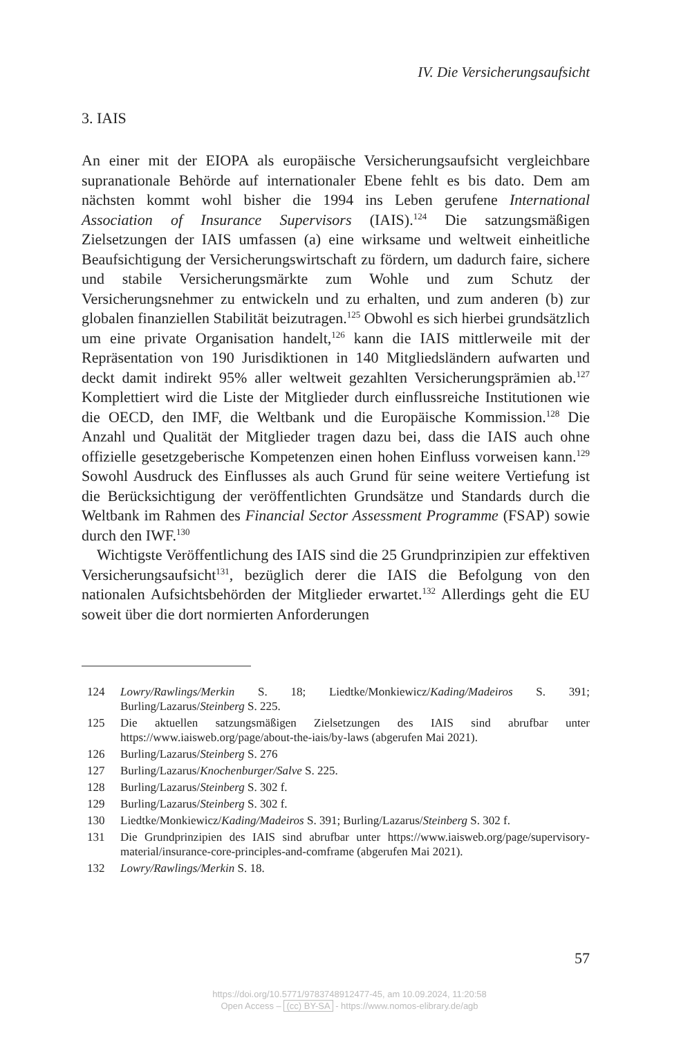IV. Die Versicherungsaufsicht
3. IAIS
An einer mit der EIOPA als europäische Versicherungsaufsicht vergleichbare supranationale Behörde auf internationaler Ebene fehlt es bis dato. Dem am nächsten kommt wohl bisher die 1994 ins Leben gerufene International Association of Insurance Supervisors (IAIS).<sup>124</sup> Die satzungsmäßigen Zielsetzungen der IAIS umfassen (a) eine wirksame und weltweit einheitliche Beaufsichtigung der Versicherungswirtschaft zu fördern, um dadurch faire, sichere und stabile Versicherungsmärkte zum Wohle und zum Schutz der Versicherungsnehmer zu entwickeln und zu erhalten, und zum anderen (b) zur globalen finanziellen Stabilität beizutragen.<sup>125</sup> Obwohl es sich hierbei grundsätzlich um eine private Organisation handelt,<sup>126</sup> kann die IAIS mittlerweile mit der Repräsentation von 190 Jurisdiktionen in 140 Mitgliedsländern aufwarten und deckt damit indirekt 95% aller weltweit gezahlten Versicherungsprämien ab.<sup>127</sup> Komplettiert wird die Liste der Mitglieder durch einflussreiche Institutionen wie die OECD, den IMF, die Weltbank und die Europäische Kommission.<sup>128</sup> Die Anzahl und Qualität der Mitglieder tragen dazu bei, dass die IAIS auch ohne offizielle gesetzgeberische Kompetenzen einen hohen Einfluss vorweisen kann.<sup>129</sup> Sowohl Ausdruck des Einflusses als auch Grund für seine weitere Vertiefung ist die Berücksichtigung der veröffentlichten Grundsätze und Standards durch die Weltbank im Rahmen des Financial Sector Assessment Programme (FSAP) sowie durch den IWF.<sup>130</sup>
Wichtigste Veröffentlichung des IAIS sind die 25 Grundprinzipien zur effektiven Versicherungsaufsicht<sup>131</sup>, bezüglich derer die IAIS die Befolgung von den nationalen Aufsichtsbehörden der Mitglieder erwartet.<sup>132</sup> Allerdings geht die EU soweit über die dort normierten Anforderungen
124 Lowry/Rawlings/Merkin S. 18; Liedtke/Monkiewicz/Kading/Madeiros S. 391; Burling/Lazarus/Steinberg S. 225.
125 Die aktuellen satzungsmäßigen Zielsetzungen des IAIS sind abrufbar unter https://www.iaisweb.org/page/about-the-iais/by-laws (abgerufen Mai 2021).
126 Burling/Lazarus/Steinberg S. 276
127 Burling/Lazarus/Knochenburger/Salve S. 225.
128 Burling/Lazarus/Steinberg S. 302 f.
129 Burling/Lazarus/Steinberg S. 302 f.
130 Liedtke/Monkiewicz/Kading/Madeiros S. 391; Burling/Lazarus/Steinberg S. 302 f.
131 Die Grundprinzipien des IAIS sind abrufbar unter https://www.iaisweb.org/page/supervisory-material/insurance-core-principles-and-comframe (abgerufen Mai 2021).
132 Lowry/Rawlings/Merkin S. 18.
57
https://doi.org/10.5771/9783748912477-45, am 10.09.2024, 11:20:58
Open Access – (cc) BY-SA - https://www.nomos-elibrary.de/agb